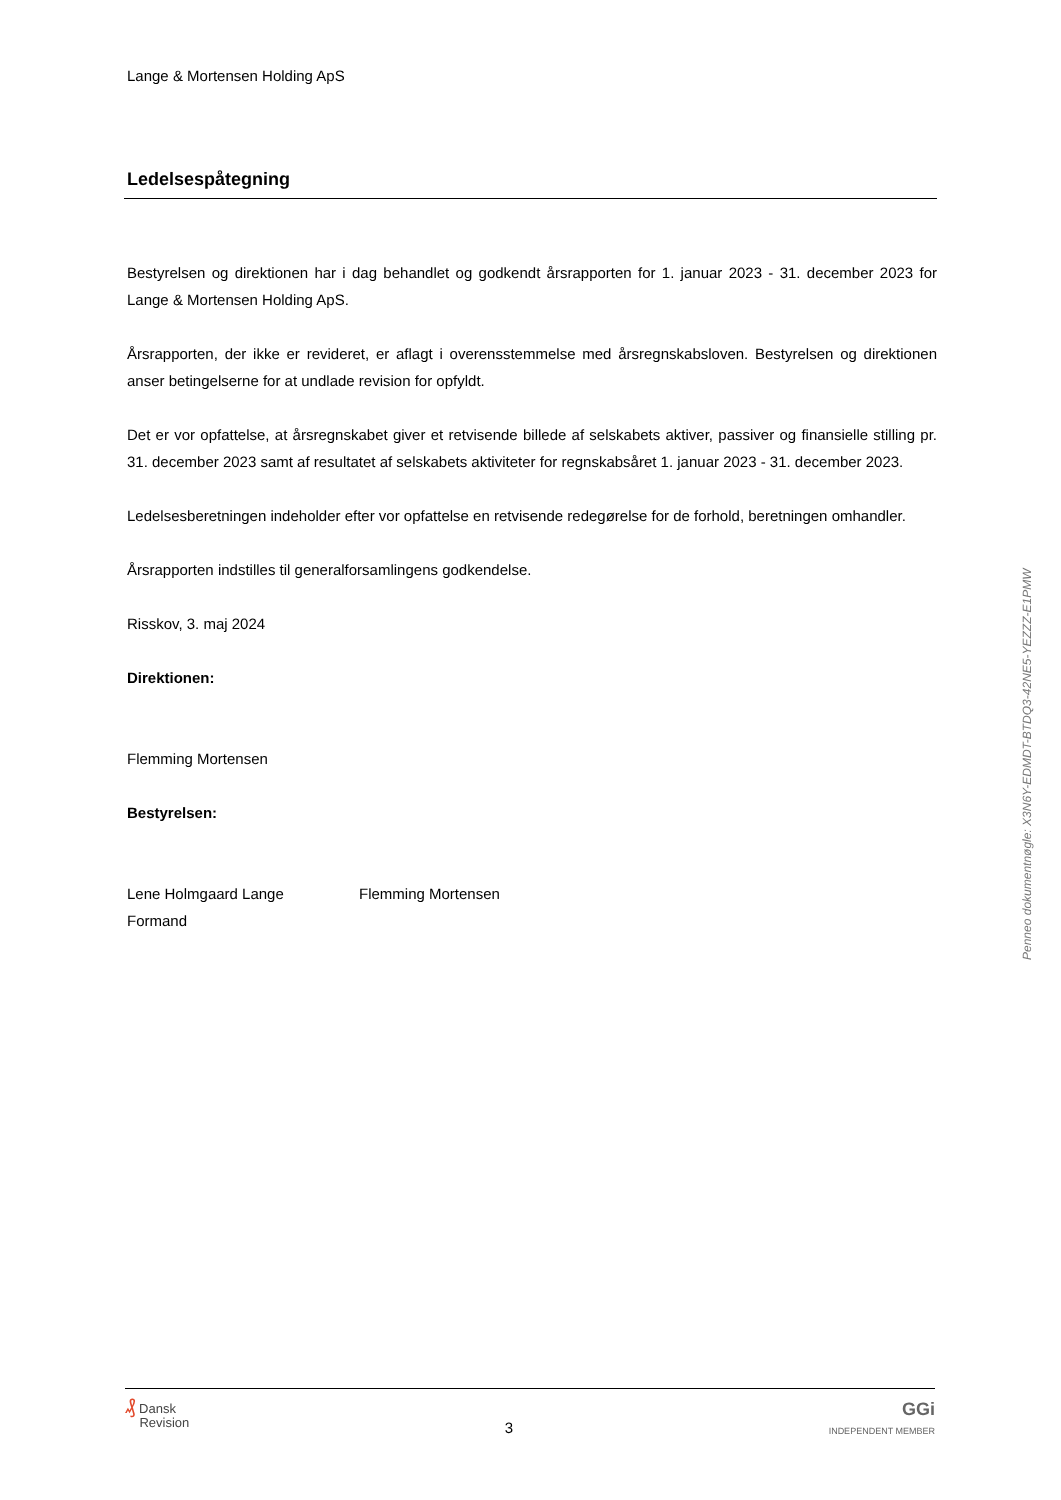Lange & Mortensen Holding ApS
Ledelsespåtegning
Bestyrelsen og direktionen har i dag behandlet og godkendt årsrapporten for 1. januar 2023 - 31. december 2023 for Lange & Mortensen Holding ApS.
Årsrapporten, der ikke er revideret, er aflagt i overensstemmelse med årsregnskabsloven. Bestyrelsen og direktionen anser betingelserne for at undlade revision for opfyldt.
Det er vor opfattelse, at årsregnskabet giver et retvisende billede af selskabets aktiver, passiver og finansielle stilling pr. 31. december 2023 samt af resultatet af selskabets aktiviteter for regnskabsåret 1. januar 2023 - 31. december 2023.
Ledelsesberetningen indeholder efter vor opfattelse en retvisende redegørelse for de forhold, beretningen omhandler.
Årsrapporten indstilles til generalforsamlingens godkendelse.
Risskov, 3. maj 2024
Direktionen:
Flemming Mortensen
Bestyrelsen:
Lene Holmgaard Lange
Formand
Flemming Mortensen
₰ Dansk
Revision
3
GGi
INDEPENDENT MEMBER
Penneo dokumentnøgle: X3N6Y-EDMDT-BTDQ3-42NE5-YEZZZ-E1PMW